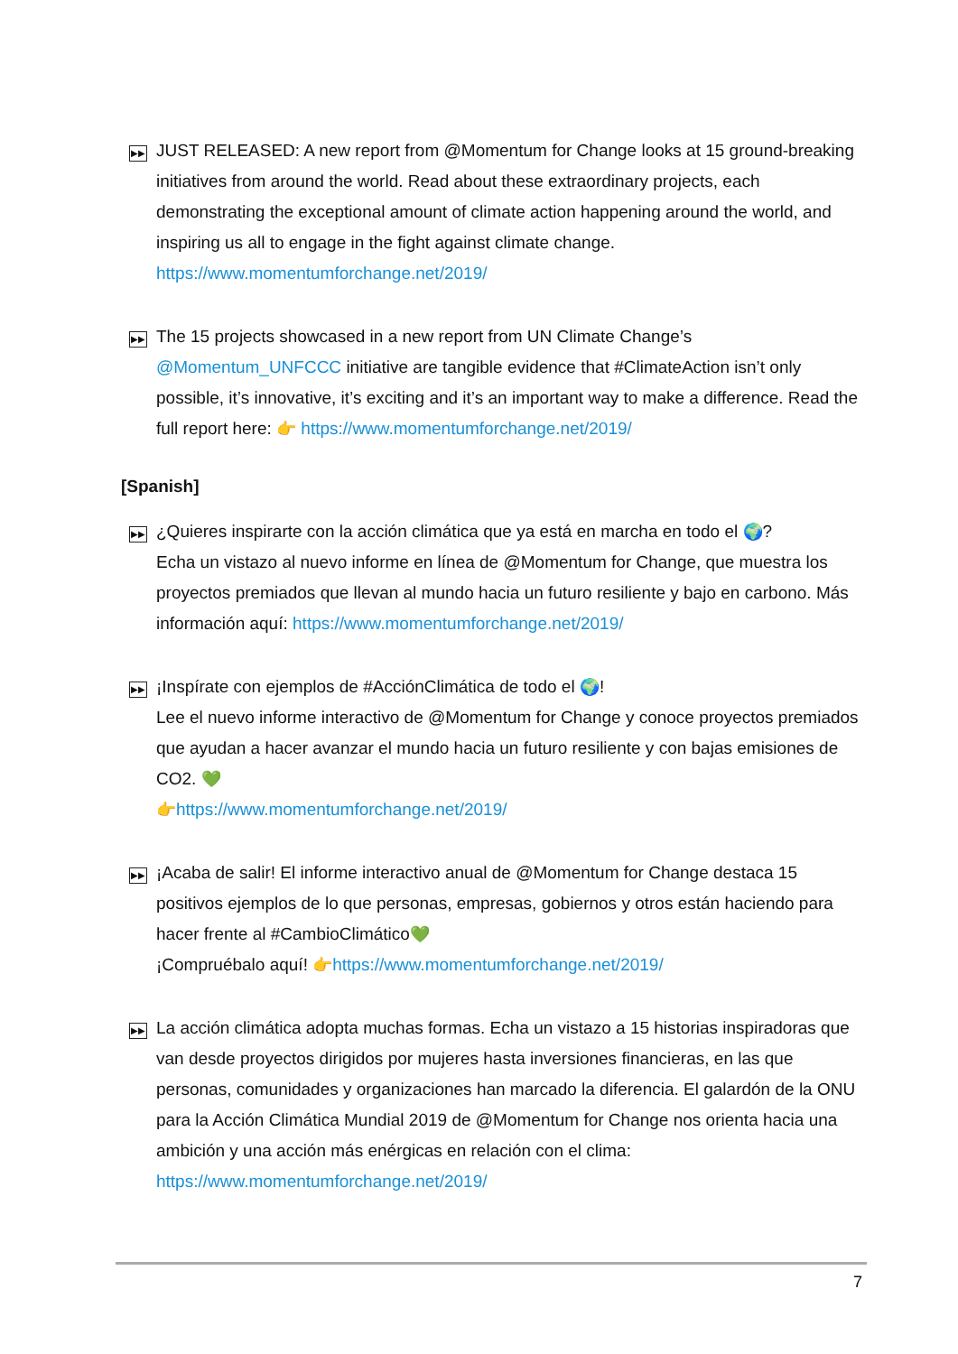▶▶
JUST RELEASED: A new report from @Momentum for Change looks at 15 ground-breaking initiatives from around the world. Read about these extraordinary projects, each demonstrating the exceptional amount of climate action happening around the world, and inspiring us all to engage in the fight against climate change.
https://www.momentumforchange.net/2019/
▶▶
The 15 projects showcased in a new report from UN Climate Change’s @Momentum_UNFCCC initiative are tangible evidence that #ClimateAction isn’t only possible, it’s innovative, it’s exciting and it’s an important way to make a difference. Read the full report here: 👉 https://www.momentumforchange.net/2019/
[Spanish]
▶▶
¿Quieres inspirarte con la acción climática que ya está en marcha en todo el 🌍?
Echa un vistazo al nuevo informe en línea de @Momentum for Change, que muestra los proyectos premiados que llevan al mundo hacia un futuro resiliente y bajo en carbono. Más información aquí: https://www.momentumforchange.net/2019/
▶▶
¡Inspírate con ejemplos de #AcciónClimática de todo el 🌍!
Lee el nuevo informe interactivo de @Momentum for Change y conoce proyectos premiados que ayudan a hacer avanzar el mundo hacia un futuro resiliente y con bajas emisiones de CO2. 💚
👉https://www.momentumforchange.net/2019/
▶▶
¡Acaba de salir! El informe interactivo anual de @Momentum for Change destaca 15 positivos ejemplos de lo que personas, empresas, gobiernos y otros están haciendo para hacer frente al #CambioClimático💚
¡Compruébalo aquí! 👉https://www.momentumforchange.net/2019/
▶▶
La acción climática adopta muchas formas. Echa un vistazo a 15 historias inspiradoras que van desde proyectos dirigidos por mujeres hasta inversiones financieras, en las que personas, comunidades y organizaciones han marcado la diferencia. El galardón de la ONU para la Acción Climática Mundial 2019 de @Momentum for Change nos orienta hacia una ambición y una acción más enérgicas en relación con el clima:
https://www.momentumforchange.net/2019/
7